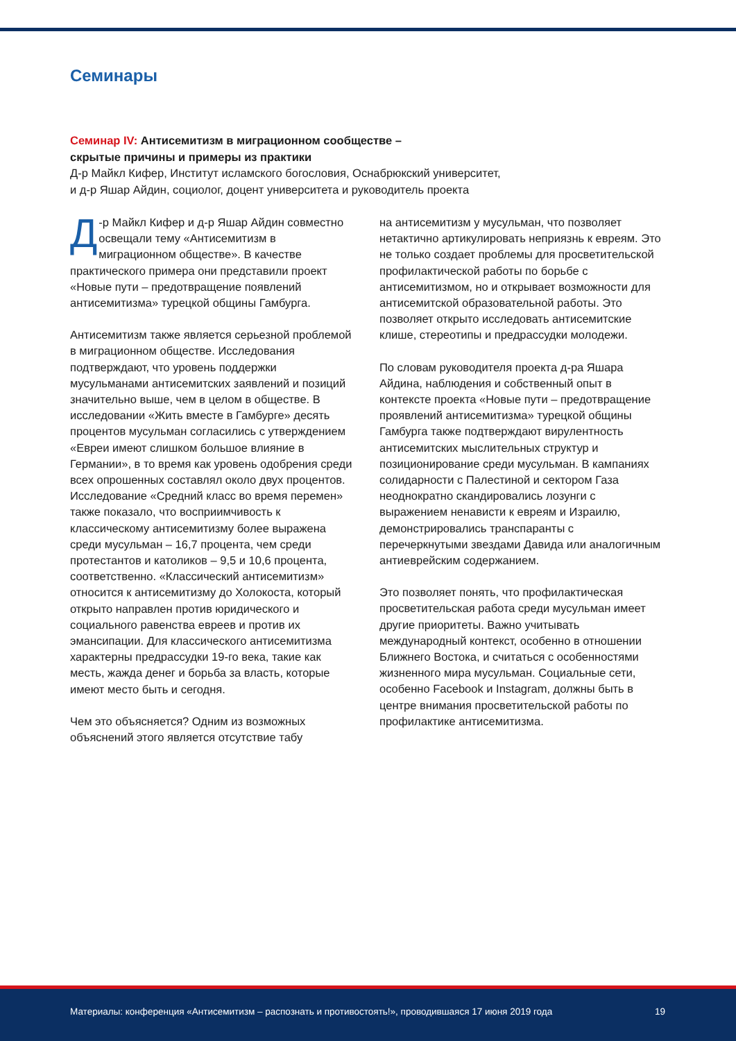Семинары
Семинар IV: Антисемитизм в миграционном сообществе –
скрытые причины и примеры из практики
Д-р Майкл Кифер, Институт исламского богословия, Оснабрюкский университет,
и д-р Яшар Айдин, социолог, доцент университета и руководитель проекта
Д -р Майкл Кифер и д-р Яшар Айдин совместно освещали тему «Антисемитизм в миграционном обществе». В качестве практического примера они представили проект «Новые пути – предотвращение появлений антисемитизма» турецкой общины Гамбурга.
Антисемитизм также является серьезной проблемой в миграционном обществе. Исследования подтверждают, что уровень поддержки мусульманами антисемитских заявлений и позиций значительно выше, чем в целом в обществе. В исследовании «Жить вместе в Гамбурге» десять процентов мусульман согласились с утверждением «Евреи имеют слишком большое влияние в Германии», в то время как уровень одобрения среди всех опрошенных составлял около двух процентов. Исследование «Средний класс во время перемен» также показало, что восприимчивость к классическому антисемитизму более выражена среди мусульман – 16,7 процента, чем среди протестантов и католиков – 9,5 и 10,6 процента, соответственно. «Классический антисемитизм» относится к антисемитизму до Холокоста, который открыто направлен против юридического и социального равенства евреев и против их эмансипации. Для классического антисемитизма характерны предрассудки 19-го века, такие как месть, жажда денег и борьба за власть, которые имеют место быть и сегодня.
Чем это объясняется? Одним из возможных объяснений этого является отсутствие табу
на антисемитизм у мусульман, что позволяет нетактично артикулировать неприязнь к евреям. Это не только создает проблемы для просветительской профилактической работы по борьбе с антисемитизмом, но и открывает возможности для антисемитской образовательной работы. Это позволяет открыто исследовать антисемитские клише, стереотипы и предрассудки молодежи.
По словам руководителя проекта д-ра Яшара Айдина, наблюдения и собственный опыт в контексте проекта «Новые пути – предотвращение проявлений антисемитизма» турецкой общины Гамбурга также подтверждают вирулентность антисемитских мыслительных структур и позиционирование среди мусульман. В кампаниях солидарности с Палестиной и сектором Газа неоднократно скандировались лозунги с выражением ненависти к евреям и Израилю, демонстрировались транспаранты с перечеркнутыми звездами Давида или аналогичным антиеврейским содержанием.
Это позволяет понять, что профилактическая просветительская работа среди мусульман имеет другие приоритеты. Важно учитывать международный контекст, особенно в отношении Ближнего Востока, и считаться с особенностями жизненного мира мусульман. Социальные сети, особенно Facebook и Instagram, должны быть в центре внимания просветительской работы по профилактике антисемитизма.
Материалы: конференция «Антисемитизм – распознать и противостоять!», проводившаяся 17 июня 2019 года 19